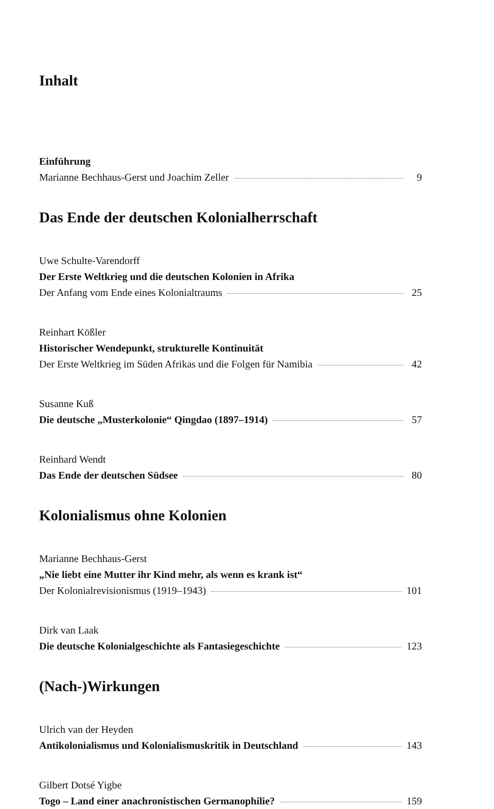Inhalt
Einführung
Marianne Bechhaus-Gerst und Joachim Zeller 9
Das Ende der deutschen Kolonialherrschaft
Uwe Schulte-Varendorff
Der Erste Weltkrieg und die deutschen Kolonien in Afrika
Der Anfang vom Ende eines Kolonialtraums 25
Reinhart Kößler
Historischer Wendepunkt, strukturelle Kontinuität
Der Erste Weltkrieg im Süden Afrikas und die Folgen für Namibia 42
Susanne Kuß
Die deutsche „Musterkolonie“ Qingdao (1897–1914) 57
Reinhard Wendt
Das Ende der deutschen Südsee 80
Kolonialismus ohne Kolonien
Marianne Bechhaus-Gerst
„Nie liebt eine Mutter ihr Kind mehr, als wenn es krank ist“
Der Kolonialrevisionismus (1919–1943) 101
Dirk van Laak
Die deutsche Kolonialgeschichte als Fantasiegeschichte 123
(Nach-)Wirkungen
Ulrich van der Heyden
Antikolonialismus und Kolonialismuskritik in Deutschland 143
Gilbert Dotsé Yigbe
Togo – Land einer anachronistischen Germanophilie? 159